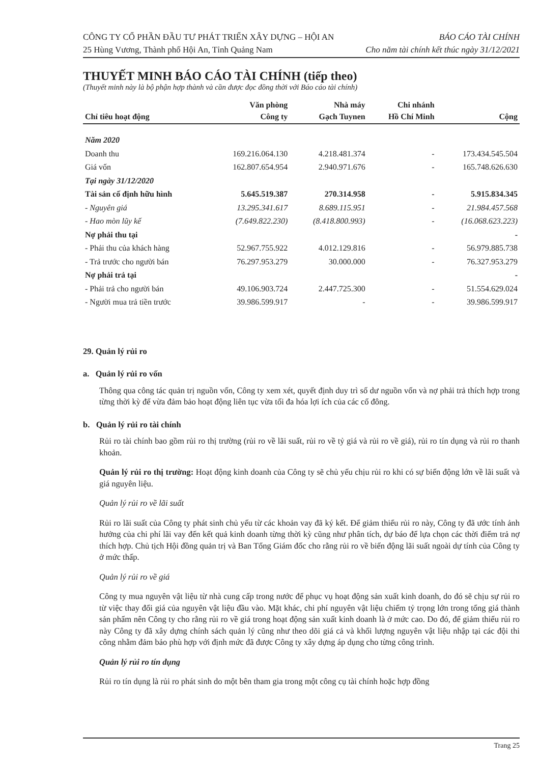CÔNG TY CỔ PHẦN ĐẦU TƯ PHÁT TRIỂN XÂY DỰNG – HỘI AN
25 Hùng Vương, Thành phố Hội An, Tỉnh Quảng Nam
BÁO CÁO TÀI CHÍNH
Cho năm tài chính kết thúc ngày 31/12/2021
THUYẾT MINH BÁO CÁO TÀI CHÍNH (tiếp theo)
(Thuyết minh này là bộ phận hợp thành và cần được đọc đồng thời với Báo cáo tài chính)
| Chỉ tiêu hoạt động | Văn phòng Công ty | Nhà máy Gạch Tuynen | Chi nhánh Hồ Chí Minh | Cộng |
| --- | --- | --- | --- | --- |
| Năm 2020 | | | | |
| Doanh thu | 169.216.064.130 | 4.218.481.374 | - | 173.434.545.504 |
| Giá vốn | 162.807.654.954 | 2.940.971.676 | - | 165.748.626.630 |
| Tại ngày 31/12/2020 | | | | |
| Tài sản cố định hữu hình | 5.645.519.387 | 270.314.958 | - | 5.915.834.345 |
| - Nguyên giá | 13.295.341.617 | 8.689.115.951 | - | 21.984.457.568 |
| - Hao mòn lũy kế | (7.649.822.230) | (8.418.800.993) | - | (16.068.623.223) |
| Nợ phải thu tại | | | | - |
| - Phải thu của khách hàng | 52.967.755.922 | 4.012.129.816 | - | 56.979.885.738 |
| - Trả trước cho người bán | 76.297.953.279 | 30.000.000 | - | 76.327.953.279 |
| Nợ phải trả tại | | | | - |
| - Phải trả cho người bán | 49.106.903.724 | 2.447.725.300 | - | 51.554.629.024 |
| - Người mua trả tiền trước | 39.986.599.917 | - | - | 39.986.599.917 |
29. Quản lý rủi ro
a. Quản lý rủi ro vốn
Thông qua công tác quản trị nguồn vốn, Công ty xem xét, quyết định duy trì số dư nguồn vốn và nợ phải trả thích hợp trong từng thời kỳ để vừa đảm bảo hoạt động liên tục vừa tối đa hóa lợi ích của các cổ đông.
b. Quản lý rủi ro tài chính
Rủi ro tài chính bao gồm rủi ro thị trường (rủi ro về lãi suất, rủi ro về tỷ giá và rủi ro về giá), rủi ro tín dụng và rủi ro thanh khoản.
Quản lý rủi ro thị trường: Hoạt động kinh doanh của Công ty sẽ chủ yếu chịu rủi ro khi có sự biến động lớn về lãi suất và giá nguyên liệu.
Quản lý rủi ro về lãi suất
Rủi ro lãi suất của Công ty phát sinh chủ yếu từ các khoản vay đã ký kết. Để giảm thiểu rủi ro này, Công ty đã ước tính ảnh hưởng của chi phí lãi vay đến kết quả kinh doanh từng thời kỳ cũng như phân tích, dự báo để lựa chọn các thời điểm trả nợ thích hợp. Chủ tịch Hội đồng quản trị và Ban Tổng Giám đốc cho rằng rủi ro về biến động lãi suất ngoài dự tính của Công ty ở mức thấp.
Quản lý rủi ro về giá
Công ty mua nguyên vật liệu từ nhà cung cấp trong nước để phục vụ hoạt động sản xuất kinh doanh, do đó sẽ chịu sự rủi ro từ việc thay đổi giá của nguyên vật liệu đầu vào. Mặt khác, chi phí nguyên vật liệu chiếm tỷ trọng lớn trong tổng giá thành sản phẩm nên Công ty cho rằng rủi ro về giá trong hoạt động sản xuất kinh doanh là ở mức cao. Do đó, để giảm thiểu rủi ro này Công ty đã xây dựng chính sách quản lý cũng như theo dõi giá cả và khối lượng nguyên vật liệu nhập tại các đội thi công nhằm đảm bảo phù hợp với định mức đã được Công ty xây dựng áp dụng cho từng công trình.
Quản lý rủi ro tín dụng
Rủi ro tín dụng là rủi ro phát sinh do một bên tham gia trong một công cụ tài chính hoặc hợp đồng
Trang 25